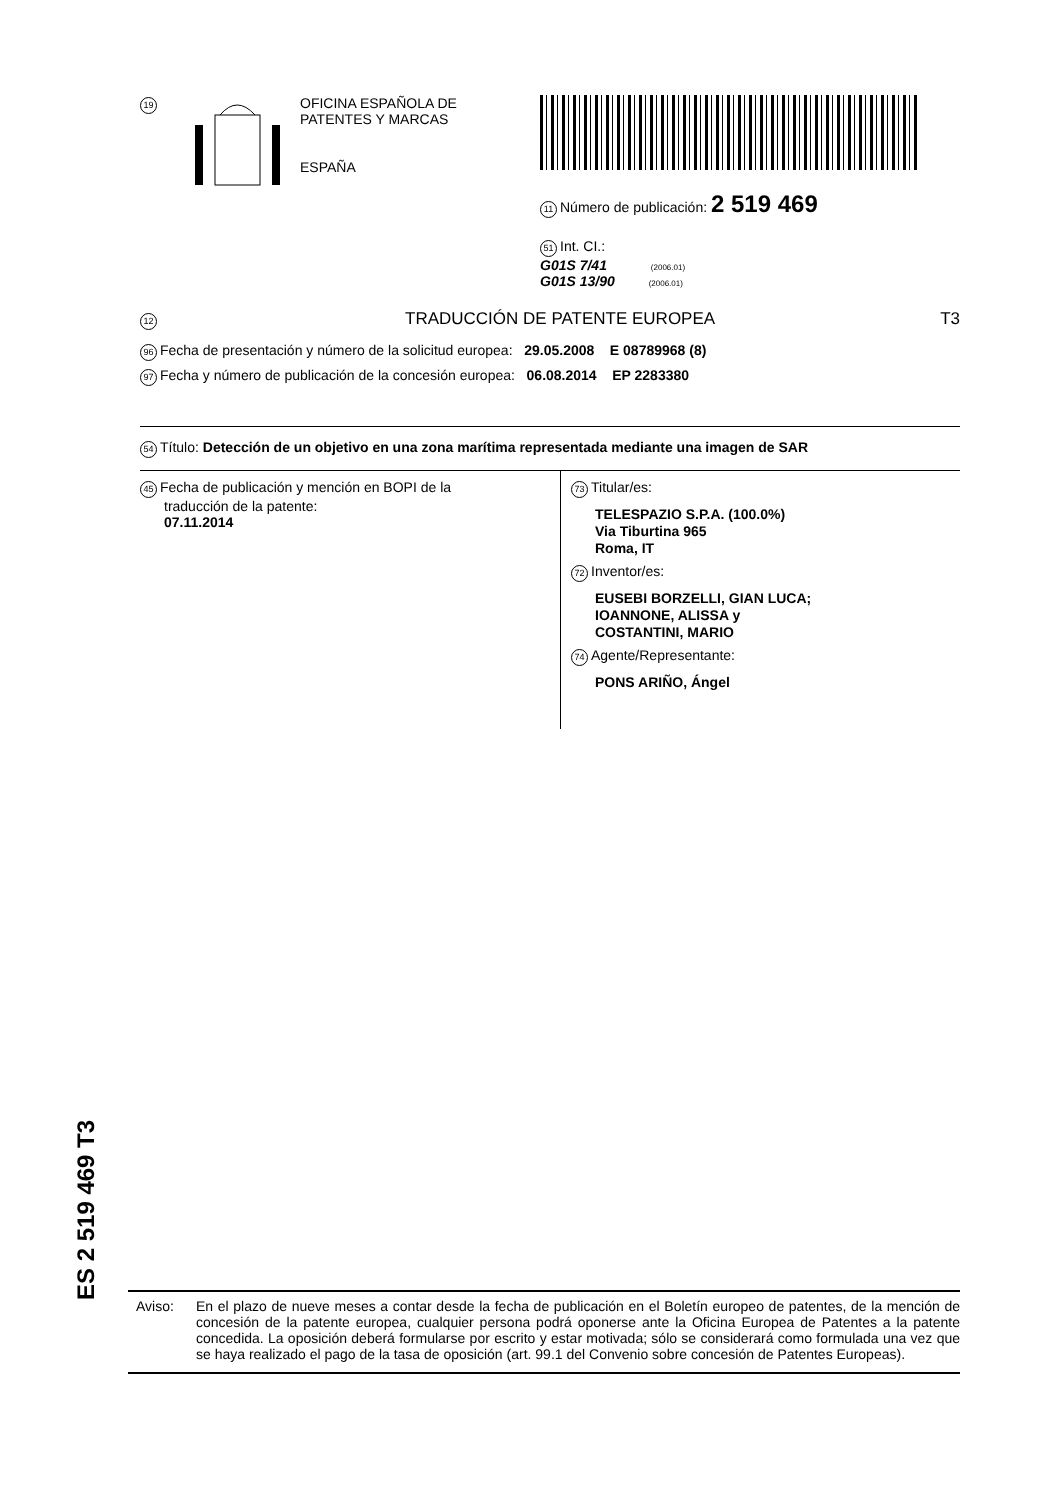19
OFICINA ESPAÑOLA DE
PATENTES Y MARCAS
ESPAÑA
11 Número de publicación: 2 519 469
51 Int. CI.:
G01S 7/41 (2006.01)
G01S 13/90 (2006.01)
12
TRADUCCIÓN DE PATENTE EUROPEA T3
96 Fecha de presentación y número de la solicitud europea: 29.05.2008 E 08789968 (8)
97 Fecha y número de publicación de la concesión europea: 06.08.2014 EP 2283380
54 Título: Detección de un objetivo en una zona marítima representada mediante una imagen de SAR
45 Fecha de publicación y mención en BOPI de la
traducción de la patente:
07.11.2014
73 Titular/es:
TELESPAZIO S.P.A. (100.0%)
Via Tiburtina 965
Roma, IT
72 Inventor/es:
EUSEBI BORZELLI, GIAN LUCA;
IOANNONE, ALISSA y
COSTANTINI, MARIO
74 Agente/Representante:
PONS ARIÑO, Ángel
ES 2 519 469 T3
Aviso: En el plazo de nueve meses a contar desde la fecha de publicación en el Boletín europeo de patentes, de la mención de concesión de la patente europea, cualquier persona podrá oponerse ante la Oficina Europea de Patentes a la patente concedida. La oposición deberá formularse por escrito y estar motivada; sólo se considerará como formulada una vez que se haya realizado el pago de la tasa de oposición (art. 99.1 del Convenio sobre concesión de Patentes Europeas).